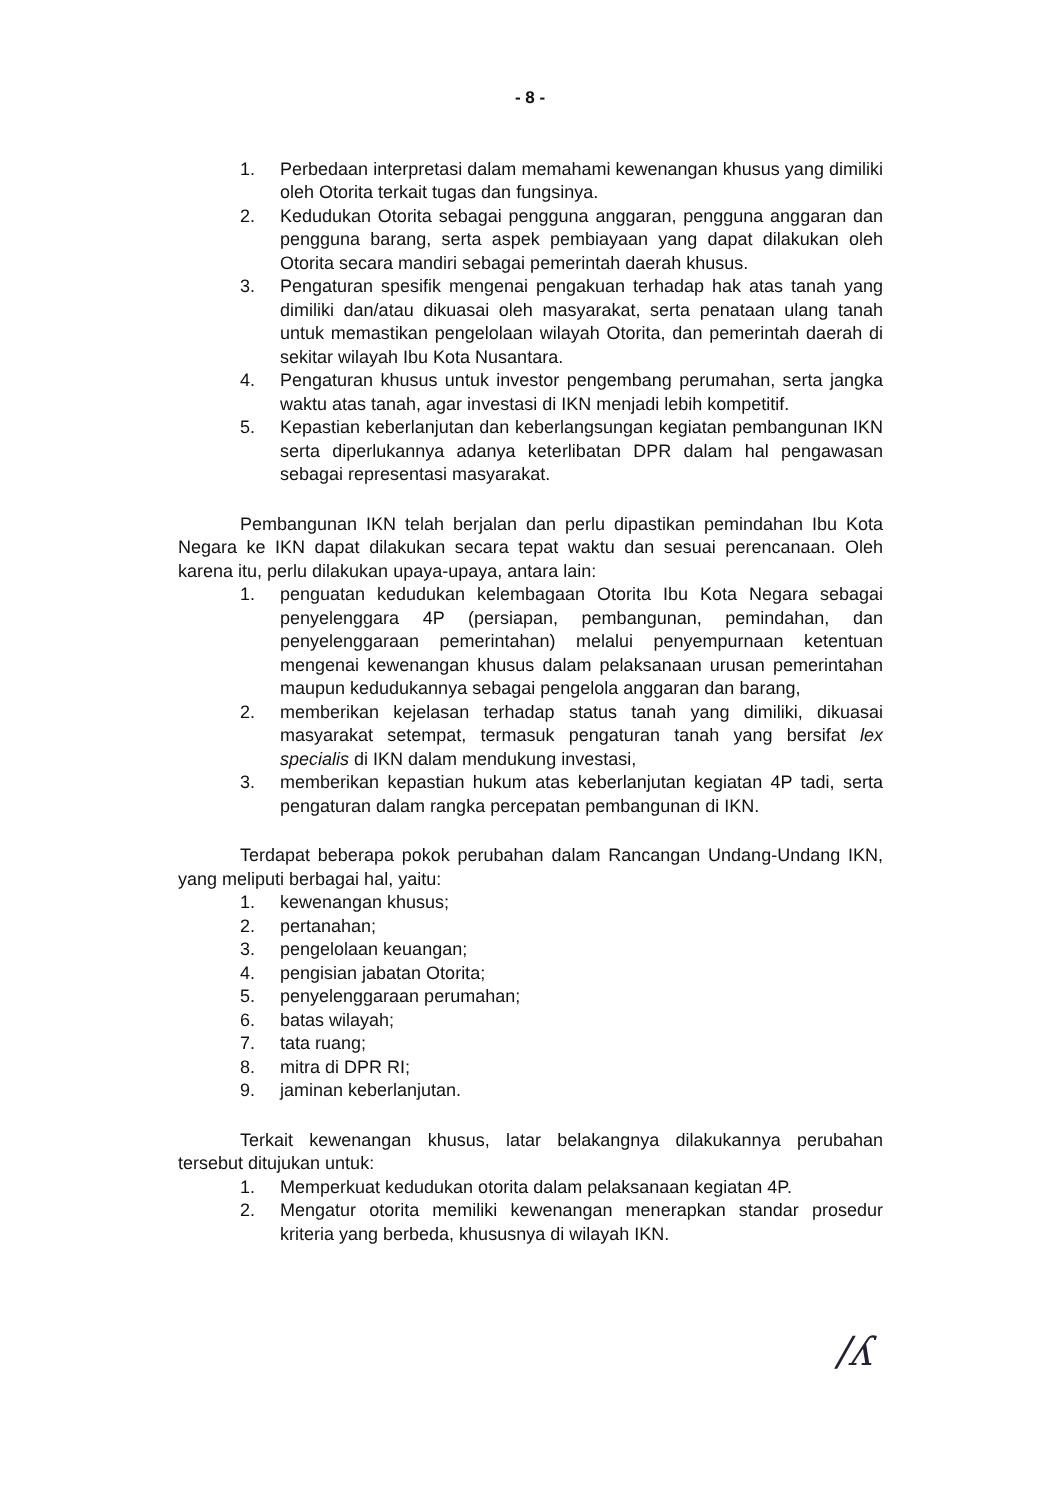- 8 -
1. Perbedaan interpretasi dalam memahami kewenangan khusus yang dimiliki oleh Otorita terkait tugas dan fungsinya.
2. Kedudukan Otorita sebagai pengguna anggaran, pengguna anggaran dan pengguna barang, serta aspek pembiayaan yang dapat dilakukan oleh Otorita secara mandiri sebagai pemerintah daerah khusus.
3. Pengaturan spesifik mengenai pengakuan terhadap hak atas tanah yang dimiliki dan/atau dikuasai oleh masyarakat, serta penataan ulang tanah untuk memastikan pengelolaan wilayah Otorita, dan pemerintah daerah di sekitar wilayah Ibu Kota Nusantara.
4. Pengaturan khusus untuk investor pengembang perumahan, serta jangka waktu atas tanah, agar investasi di IKN menjadi lebih kompetitif.
5. Kepastian keberlanjutan dan keberlangsungan kegiatan pembangunan IKN serta diperlukannya adanya keterlibatan DPR dalam hal pengawasan sebagai representasi masyarakat.
Pembangunan IKN telah berjalan dan perlu dipastikan pemindahan Ibu Kota Negara ke IKN dapat dilakukan secara tepat waktu dan sesuai perencanaan. Oleh karena itu, perlu dilakukan upaya-upaya, antara lain:
1. penguatan kedudukan kelembagaan Otorita Ibu Kota Negara sebagai penyelenggara 4P (persiapan, pembangunan, pemindahan, dan penyelenggaraan pemerintahan) melalui penyempurnaan ketentuan mengenai kewenangan khusus dalam pelaksanaan urusan pemerintahan maupun kedudukannya sebagai pengelola anggaran dan barang,
2. memberikan kejelasan terhadap status tanah yang dimiliki, dikuasai masyarakat setempat, termasuk pengaturan tanah yang bersifat lex specialis di IKN dalam mendukung investasi,
3. memberikan kepastian hukum atas keberlanjutan kegiatan 4P tadi, serta pengaturan dalam rangka percepatan pembangunan di IKN.
Terdapat beberapa pokok perubahan dalam Rancangan Undang-Undang IKN, yang meliputi berbagai hal, yaitu:
1. kewenangan khusus;
2. pertanahan;
3. pengelolaan keuangan;
4. pengisian jabatan Otorita;
5. penyelenggaraan perumahan;
6. batas wilayah;
7. tata ruang;
8. mitra di DPR RI;
9. jaminan keberlanjutan.
Terkait kewenangan khusus, latar belakangnya dilakukannya perubahan tersebut ditujukan untuk:
1. Memperkuat kedudukan otorita dalam pelaksanaan kegiatan 4P.
2. Mengatur otorita memiliki kewenangan menerapkan standar prosedur kriteria yang berbeda, khususnya di wilayah IKN.
/ʎ